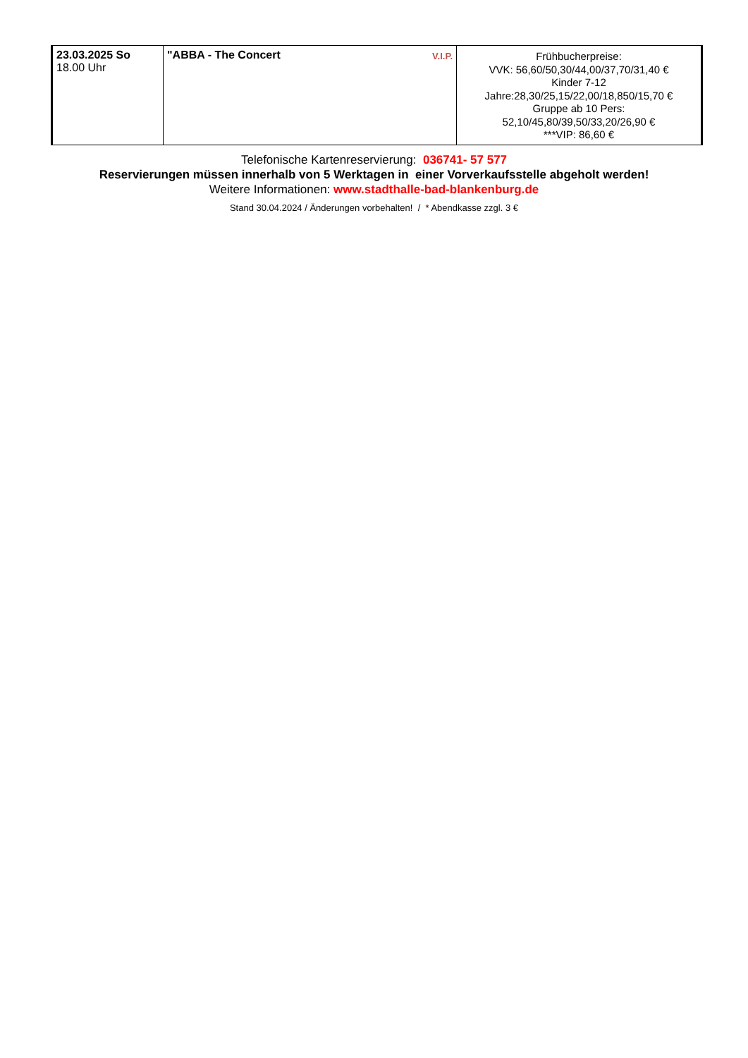| 23.03.2025 So 18.00 Uhr | "ABBA - The Concert V.I.P. | Frühbucherpreise: VVK: 56,60/50,30/44,00/37,70/31,40 € Kinder 7-12 Jahre:28,30/25,15/22,00/18,850/15,70 € Gruppe ab 10 Pers: 52,10/45,80/39,50/33,20/26,90 € ***VIP: 86,60 € |
Telefonische Kartenreservierung: 036741- 57 577
Reservierungen müssen innerhalb von 5 Werktagen in einer Vorverkaufsstelle abgeholt werden!
Weitere Informationen: www.stadthalle-bad-blankenburg.de
Stand 30.04.2024 / Änderungen vorbehalten! / * Abendkasse zzgl. 3 €